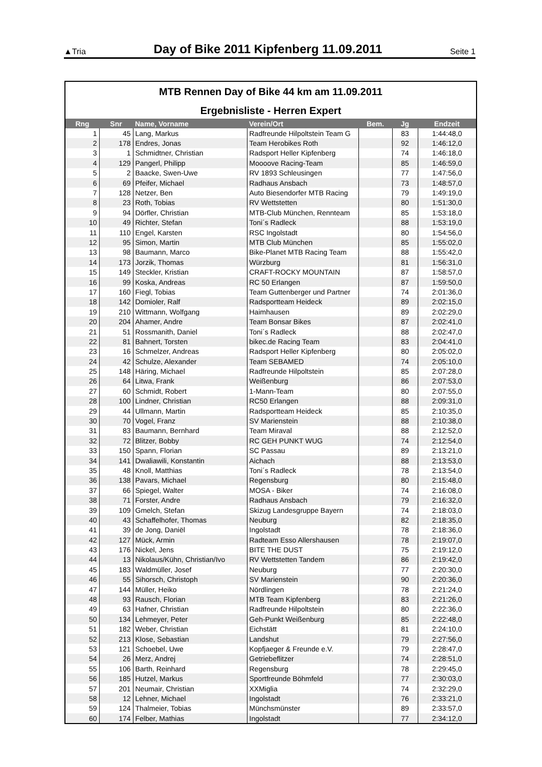▲Tria Day of Bike 2011 Kipfenberg 11.09.2011 Seite 1
MTB Rennen Day of Bike 44 km am 11.09.2011
Ergebnisliste - Herren Expert
| Rng | Snr | Name, Vorname | Verein/Ort | Bem. | Jg | Endzeit |
| --- | --- | --- | --- | --- | --- | --- |
| 1 | 45 | Lang, Markus | Radfreunde Hilpoltstein Team G | | 83 | 1:44:48,0 |
| 2 | 178 | Endres, Jonas | Team Herobikes Roth | | 92 | 1:46:12,0 |
| 3 | 1 | Schmidtner, Christian | Radsport Heller Kipfenberg | | 74 | 1:46:18,0 |
| 4 | 129 | Pangerl, Philipp | Moooove Racing-Team | | 85 | 1:46:59,0 |
| 5 | 2 | Baacke, Swen-Uwe | RV 1893 Schleusingen | | 77 | 1:47:56,0 |
| 6 | 69 | Pfeifer, Michael | Radhaus Ansbach | | 73 | 1:48:57,0 |
| 7 | 128 | Netzer, Ben | Auto Biesendorfer MTB Racing | | 79 | 1:49:19,0 |
| 8 | 23 | Roth, Tobias | RV Wettstetten | | 80 | 1:51:30,0 |
| 9 | 94 | Dörfler, Christian | MTB-Club München, Rennteam | | 85 | 1:53:18,0 |
| 10 | 49 | Richter, Stefan | Toni´s Radleck | | 88 | 1:53:19,0 |
| 11 | 110 | Engel, Karsten | RSC Ingolstadt | | 80 | 1:54:56,0 |
| 12 | 95 | Simon, Martin | MTB Club München | | 85 | 1:55:02,0 |
| 13 | 98 | Baumann, Marco | Bike-Planet MTB Racing Team | | 88 | 1:55:42,0 |
| 14 | 173 | Jorzik, Thomas | Würzburg | | 81 | 1:56:31,0 |
| 15 | 149 | Steckler, Kristian | CRAFT-ROCKY MOUNTAIN | | 87 | 1:58:57,0 |
| 16 | 99 | Koska, Andreas | RC 50 Erlangen | | 87 | 1:59:50,0 |
| 17 | 160 | Fiegl, Tobias | Team Guttenberger und Partner | | 74 | 2:01:36,0 |
| 18 | 142 | Domioler, Ralf | Radsportteam Heideck | | 89 | 2:02:15,0 |
| 19 | 210 | Wittmann, Wolfgang | Haimhausen | | 89 | 2:02:29,0 |
| 20 | 204 | Ahamer, Andre | Team Bonsar Bikes | | 87 | 2:02:41,0 |
| 21 | 51 | Rossmanith, Daniel | Toni´s Radleck | | 88 | 2:02:47,0 |
| 22 | 81 | Bahnert, Torsten | bikec.de Racing Team | | 83 | 2:04:41,0 |
| 23 | 16 | Schmelzer, Andreas | Radsport Heller Kipfenberg | | 80 | 2:05:02,0 |
| 24 | 42 | Schulze, Alexander | Team SEBAMED | | 74 | 2:05:10,0 |
| 25 | 148 | Häring, Michael | Radfreunde Hilpoltstein | | 85 | 2:07:28,0 |
| 26 | 64 | Litwa, Frank | Weißenburg | | 86 | 2:07:53,0 |
| 27 | 60 | Schmidt, Robert | 1-Mann-Team | | 80 | 2:07:55,0 |
| 28 | 100 | Lindner, Christian | RC50 Erlangen | | 88 | 2:09:31,0 |
| 29 | 44 | Ullmann, Martin | Radsportteam Heideck | | 85 | 2:10:35,0 |
| 30 | 70 | Vogel, Franz | SV Marienstein | | 88 | 2:10:38,0 |
| 31 | 83 | Baumann, Bernhard | Team Miraval | | 88 | 2:12:52,0 |
| 32 | 72 | Blitzer, Bobby | RC GEH PUNKT WUG | | 74 | 2:12:54,0 |
| 33 | 150 | Spann, Florian | SC Passau | | 89 | 2:13:21,0 |
| 34 | 141 | Dwaliawili, Konstantin | Aichach | | 88 | 2:13:53,0 |
| 35 | 48 | Knoll, Matthias | Toni´s Radleck | | 78 | 2:13:54,0 |
| 36 | 138 | Pavars, Michael | Regensburg | | 80 | 2:15:48,0 |
| 37 | 66 | Spiegel, Walter | MOSA - Biker | | 74 | 2:16:08,0 |
| 38 | 71 | Forster, Andre | Radhaus Ansbach | | 79 | 2:16:32,0 |
| 39 | 109 | Gmelch, Stefan | Skizug Landesgruppe Bayern | | 74 | 2:18:03,0 |
| 40 | 43 | Schaffelhofer, Thomas | Neuburg | | 82 | 2:18:35,0 |
| 41 | 39 | de Jong, Daniël | Ingolstadt | | 78 | 2:18:36,0 |
| 42 | 127 | Mück, Armin | Radteam Esso Allershausen | | 78 | 2:19:07,0 |
| 43 | 176 | Nickel, Jens | BITE THE DUST | | 75 | 2:19:12,0 |
| 44 | 13 | Nikolaus/Kühn, Christian/Ivo | RV Wettstetten Tandem | | 86 | 2:19:42,0 |
| 45 | 183 | Waldmüller, Josef | Neuburg | | 77 | 2:20:30,0 |
| 46 | 55 | Sihorsch, Christoph | SV Marienstein | | 90 | 2:20:36,0 |
| 47 | 144 | Müller, Heiko | Nördlingen | | 78 | 2:21:24,0 |
| 48 | 93 | Rausch, Florian | MTB Team Kipfenberg | | 83 | 2:21:26,0 |
| 49 | 63 | Hafner, Christian | Radfreunde Hilpoltstein | | 80 | 2:22:36,0 |
| 50 | 134 | Lehmeyer, Peter | Geh-Punkt Weißenburg | | 85 | 2:22:48,0 |
| 51 | 182 | Weber, Christian | Eichstätt | | 81 | 2:24:10,0 |
| 52 | 213 | Klose, Sebastian | Landshut | | 79 | 2:27:56,0 |
| 53 | 121 | Schoebel, Uwe | Kopfjaeger & Freunde e.V. | | 79 | 2:28:47,0 |
| 54 | 26 | Merz, Andrej | Getriebeflitzer | | 74 | 2:28:51,0 |
| 55 | 106 | Barth, Reinhard | Regensburg | | 78 | 2:29:45,0 |
| 56 | 185 | Hutzel, Markus | Sportfreunde Böhmfeld | | 77 | 2:30:03,0 |
| 57 | 201 | Neumair, Christian | XXMiglia | | 74 | 2:32:29,0 |
| 58 | 12 | Lehner, Michael | Ingolstadt | | 76 | 2:33:21,0 |
| 59 | 124 | Thalmeier, Tobias | Münchsmünster | | 89 | 2:33:57,0 |
| 60 | 174 | Felber, Mathias | Ingolstadt | | 77 | 2:34:12,0 |